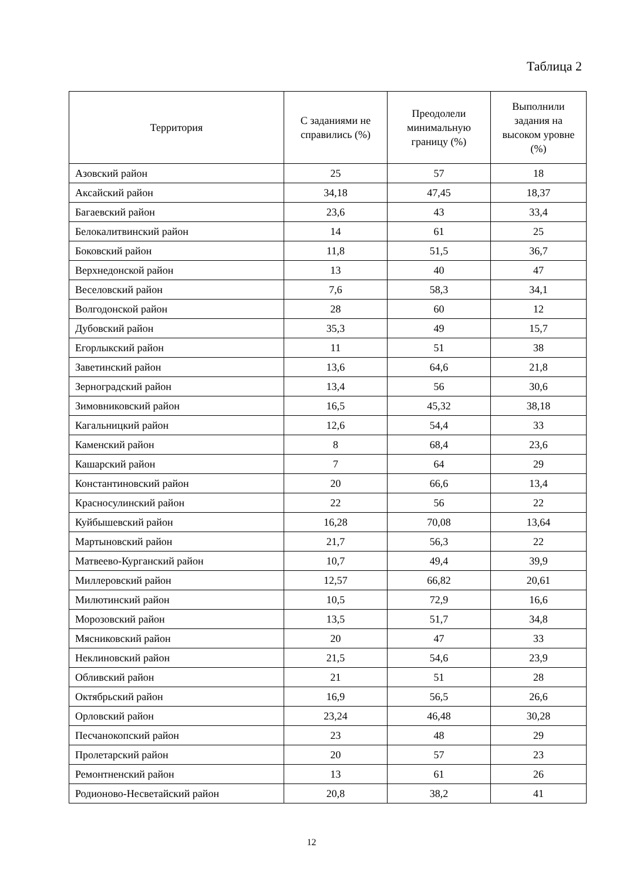Таблица 2
| Территория | С заданиями не справились (%) | Преодолели минимальную границу (%) | Выполнили задания на высоком уровне (%) |
| --- | --- | --- | --- |
| Азовский район | 25 | 57 | 18 |
| Аксайский район | 34,18 | 47,45 | 18,37 |
| Багаевский район | 23,6 | 43 | 33,4 |
| Белокалитвинский район | 14 | 61 | 25 |
| Боковский район | 11,8 | 51,5 | 36,7 |
| Верхнедонской район | 13 | 40 | 47 |
| Веселовский район | 7,6 | 58,3 | 34,1 |
| Волгодонской район | 28 | 60 | 12 |
| Дубовский район | 35,3 | 49 | 15,7 |
| Егорлыкский район | 11 | 51 | 38 |
| Заветинский район | 13,6 | 64,6 | 21,8 |
| Зерноградский район | 13,4 | 56 | 30,6 |
| Зимовниковский район | 16,5 | 45,32 | 38,18 |
| Кагальницкий район | 12,6 | 54,4 | 33 |
| Каменский район | 8 | 68,4 | 23,6 |
| Кашарский район | 7 | 64 | 29 |
| Константиновский район | 20 | 66,6 | 13,4 |
| Красносулинский район | 22 | 56 | 22 |
| Куйбышевский район | 16,28 | 70,08 | 13,64 |
| Мартыновский район | 21,7 | 56,3 | 22 |
| Матвеево-Курганский район | 10,7 | 49,4 | 39,9 |
| Миллеровский район | 12,57 | 66,82 | 20,61 |
| Милютинский район | 10,5 | 72,9 | 16,6 |
| Морозовский район | 13,5 | 51,7 | 34,8 |
| Мясниковский район | 20 | 47 | 33 |
| Неклиновский район | 21,5 | 54,6 | 23,9 |
| Обливский район | 21 | 51 | 28 |
| Октябрьский район | 16,9 | 56,5 | 26,6 |
| Орловский район | 23,24 | 46,48 | 30,28 |
| Песчанокопский район | 23 | 48 | 29 |
| Пролетарский район | 20 | 57 | 23 |
| Ремонтненский район | 13 | 61 | 26 |
| Родионово-Несветайский район | 20,8 | 38,2 | 41 |
12